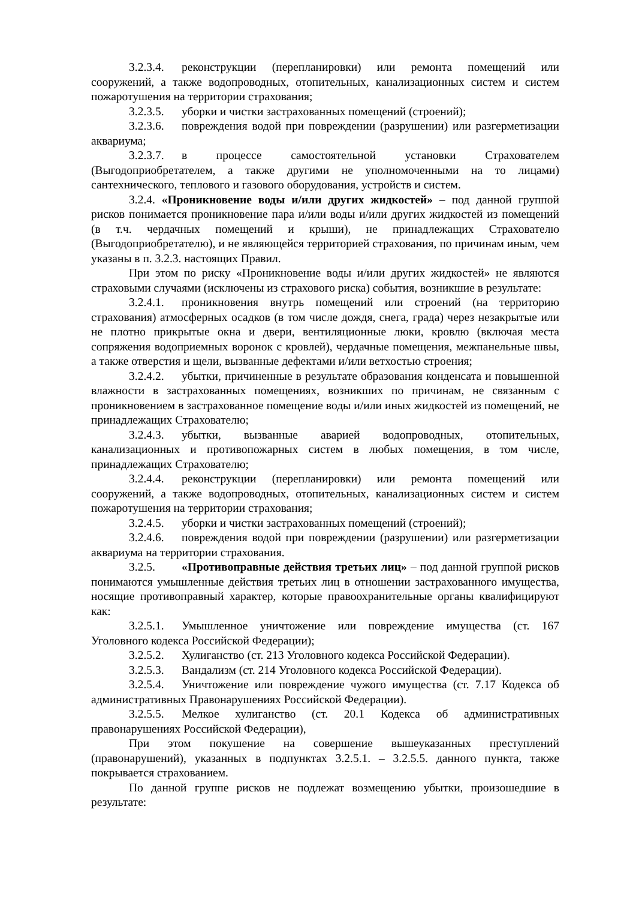3.2.3.4. реконструкции (перепланировки) или ремонта помещений или сооружений, а также водопроводных, отопительных, канализационных систем и систем пожаротушения на территории страхования;
3.2.3.5. уборки и чистки застрахованных помещений (строений);
3.2.3.6. повреждения водой при повреждении (разрушении) или разгерметизации аквариума;
3.2.3.7. в процессе самостоятельной установки Страхователем (Выгодоприобретателем, а также другими не уполномоченными на то лицами) сантехнического, теплового и газового оборудования, устройств и систем.
3.2.4. «Проникновение воды и/или других жидкостей» – под данной группой рисков понимается проникновение пара и/или воды и/или других жидкостей из помещений (в т.ч. чердачных помещений и крыши), не принадлежащих Страхователю (Выгодоприобретателю), и не являющейся территорией страхования, по причинам иным, чем указаны в п. 3.2.3. настоящих Правил.
При этом по риску «Проникновение воды и/или других жидкостей» не являются страховыми случаями (исключены из страхового риска) события, возникшие в результате:
3.2.4.1. проникновения внутрь помещений или строений (на территорию страхования) атмосферных осадков (в том числе дождя, снега, града) через незакрытые или не плотно прикрытые окна и двери, вентиляционные люки, кровлю (включая места сопряжения водоприемных воронок с кровлей), чердачные помещения, межпанельные швы, а также отверстия и щели, вызванные дефектами и/или ветхостью строения;
3.2.4.2. убытки, причиненные в результате образования конденсата и повышенной влажности в застрахованных помещениях, возникших по причинам, не связанным с проникновением в застрахованное помещение воды и/или иных жидкостей из помещений, не принадлежащих Страхователю;
3.2.4.3. убытки, вызванные аварией водопроводных, отопительных, канализационных и противопожарных систем в любых помещения, в том числе, принадлежащих Страхователю;
3.2.4.4. реконструкции (перепланировки) или ремонта помещений или сооружений, а также водопроводных, отопительных, канализационных систем и систем пожаротушения на территории страхования;
3.2.4.5. уборки и чистки застрахованных помещений (строений);
3.2.4.6. повреждения водой при повреждении (разрушении) или разгерметизации аквариума на территории страхования.
3.2.5. «Противоправные действия третьих лиц» – под данной группой рисков понимаются умышленные действия третьих лиц в отношении застрахованного имущества, носящие противоправный характер, которые правоохранительные органы квалифицируют как:
3.2.5.1. Умышленное уничтожение или повреждение имущества (ст. 167 Уголовного кодекса Российской Федерации);
3.2.5.2. Хулиганство (ст. 213 Уголовного кодекса Российской Федерации).
3.2.5.3. Вандализм (ст. 214 Уголовного кодекса Российской Федерации).
3.2.5.4. Уничтожение или повреждение чужого имущества (ст. 7.17 Кодекса об административных Правонарушениях Российской Федерации).
3.2.5.5. Мелкое хулиганство (ст. 20.1 Кодекса об административных правонарушениях Российской Федерации),
При этом покушение на совершение вышеуказанных преступлений (правонарушений), указанных в подпунктах 3.2.5.1. – 3.2.5.5. данного пункта, также покрывается страхованием.
По данной группе рисков не подлежат возмещению убытки, произошедшие в результате: